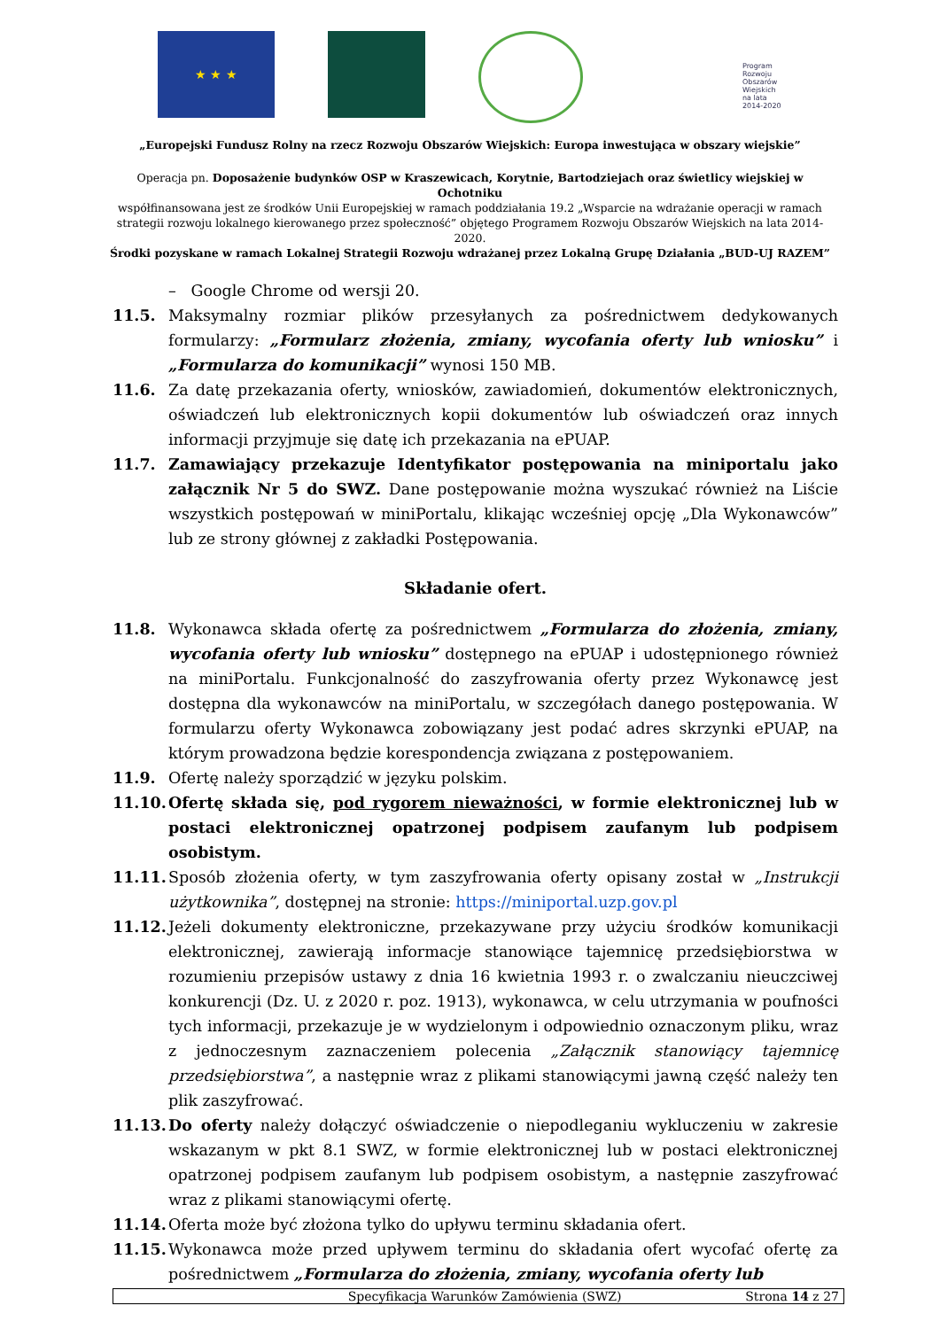★ ★ ★
Program Rozwoju Obszarów Wiejskich na lata 2014-2020
„Europejski Fundusz Rolny na rzecz Rozwoju Obszarów Wiejskich: Europa inwestująca w obszary wiejskie”
Operacja pn. Doposażenie budynków OSP w Kraszewicach, Korytnie, Bartodziejach oraz świetlicy wiejskiej w Ochotniku
współfinansowana jest ze środków Unii Europejskiej w ramach poddziałania 19.2 „Wsparcie na wdrażanie operacji w ramach strategii rozwoju lokalnego kierowanego przez społeczność” objętego Programem Rozwoju Obszarów Wiejskich na lata 2014-2020.
Środki pozyskane w ramach Lokalnej Strategii Rozwoju wdrażanej przez Lokalną Grupę Działania „BUD-UJ RAZEM”
– Google Chrome od wersji 20.
11.5. Maksymalny rozmiar plików przesyłanych za pośrednictwem dedykowanych formularzy: „Formularz złożenia, zmiany, wycofania oferty lub wniosku” i „Formularza do komunikacji” wynosi 150 MB.
11.6. Za datę przekazania oferty, wniosków, zawiadomień, dokumentów elektronicznych, oświadczeń lub elektronicznych kopii dokumentów lub oświadczeń oraz innych informacji przyjmuje się datę ich przekazania na ePUAP.
11.7. Zamawiający przekazuje Identyfikator postępowania na miniportalu jako załącznik Nr 5 do SWZ. Dane postępowanie można wyszukać również na Liście wszystkich postępowań w miniPortalu, klikając wcześniej opcję „Dla Wykonawców” lub ze strony głównej z zakładki Postępowania.
Składanie ofert.
11.8. Wykonawca składa ofertę za pośrednictwem „Formularza do złożenia, zmiany, wycofania oferty lub wniosku” dostępnego na ePUAP i udostępnionego również na miniPortalu. Funkcjonalność do zaszyfrowania oferty przez Wykonawcę jest dostępna dla wykonawców na miniPortalu, w szczegółach danego postępowania. W formularzu oferty Wykonawca zobowiązany jest podać adres skrzynki ePUAP, na którym prowadzona będzie korespondencja związana z postępowaniem.
11.9. Ofertę należy sporządzić w języku polskim.
11.10. Ofertę składa się, pod rygorem nieważności, w formie elektronicznej lub w postaci elektronicznej opatrzonej podpisem zaufanym lub podpisem osobistym.
11.11. Sposób złożenia oferty, w tym zaszyfrowania oferty opisany został w „Instrukcji użytkownika”, dostępnej na stronie: https://miniportal.uzp.gov.pl
11.12. Jeżeli dokumenty elektroniczne, przekazywane przy użyciu środków komunikacji elektronicznej, zawierają informacje stanowiące tajemnicę przedsiębiorstwa w rozumieniu przepisów ustawy z dnia 16 kwietnia 1993 r. o zwalczaniu nieuczciwej konkurencji (Dz. U. z 2020 r. poz. 1913), wykonawca, w celu utrzymania w poufności tych informacji, przekazuje je w wydzielonym i odpowiednio oznaczonym pliku, wraz z jednoczesnym zaznaczeniem polecenia „Załącznik stanowiący tajemnicę przedsiębiorstwa”, a następnie wraz z plikami stanowiącymi jawną część należy ten plik zaszyfrować.
11.13. Do oferty należy dołączyć oświadczenie o niepodleganiu wykluczeniu w zakresie wskazanym w pkt 8.1 SWZ, w formie elektronicznej lub w postaci elektronicznej opatrzonej podpisem zaufanym lub podpisem osobistym, a następnie zaszyfrować wraz z plikami stanowiącymi ofertę.
11.14. Oferta może być złożona tylko do upływu terminu składania ofert.
11.15. Wykonawca może przed upływem terminu do składania ofert wycofać ofertę za pośrednictwem „Formularza do złożenia, zmiany, wycofania oferty lub
Specyfikacja Warunków Zamówienia (SWZ) Strona 14 z 27